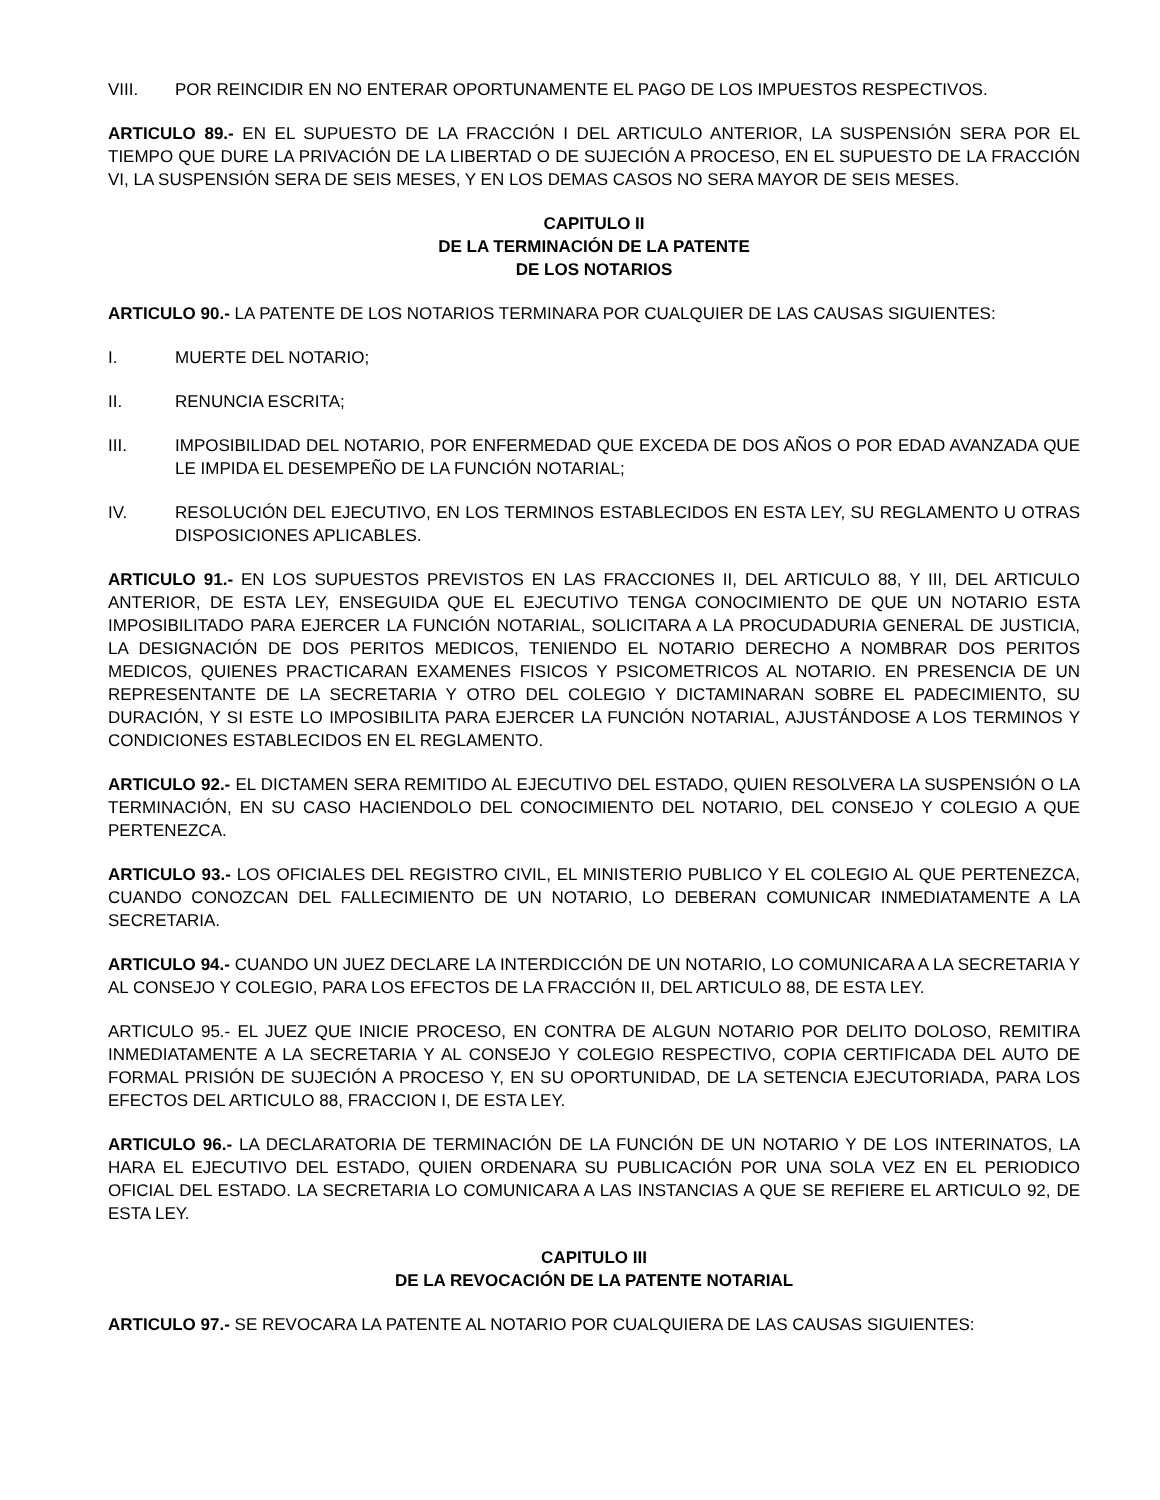VIII. POR REINCIDIR EN NO ENTERAR OPORTUNAMENTE EL PAGO DE LOS IMPUESTOS RESPECTIVOS.
ARTICULO 89.- EN EL SUPUESTO DE LA FRACCIÓN I DEL ARTICULO ANTERIOR, LA SUSPENSIÓN SERA POR EL TIEMPO QUE DURE LA PRIVACIÓN DE LA LIBERTAD O DE SUJECIÓN A PROCESO, EN EL SUPUESTO DE LA FRACCIÓN VI, LA SUSPENSIÓN SERA DE SEIS MESES, Y EN LOS DEMAS CASOS NO SERA MAYOR DE SEIS MESES.
CAPITULO II
DE LA TERMINACIÓN DE LA PATENTE
DE LOS NOTARIOS
ARTICULO 90.- LA PATENTE DE LOS NOTARIOS TERMINARA POR CUALQUIER DE LAS CAUSAS SIGUIENTES:
I. MUERTE DEL NOTARIO;
II. RENUNCIA ESCRITA;
III. IMPOSIBILIDAD DEL NOTARIO, POR ENFERMEDAD QUE EXCEDA DE DOS AÑOS O POR EDAD AVANZADA QUE LE IMPIDA EL DESEMPEÑO DE LA FUNCIÓN NOTARIAL;
IV. RESOLUCIÓN DEL EJECUTIVO, EN LOS TERMINOS ESTABLECIDOS EN ESTA LEY, SU REGLAMENTO U OTRAS DISPOSICIONES APLICABLES.
ARTICULO 91.- EN LOS SUPUESTOS PREVISTOS EN LAS FRACCIONES II, DEL ARTICULO 88, Y III, DEL ARTICULO ANTERIOR, DE ESTA LEY, ENSEGUIDA QUE EL EJECUTIVO TENGA CONOCIMIENTO DE QUE UN NOTARIO ESTA IMPOSIBILITADO PARA EJERCER LA FUNCIÓN NOTARIAL, SOLICITARA A LA PROCUDADURIA GENERAL DE JUSTICIA, LA DESIGNACIÓN DE DOS PERITOS MEDICOS, TENIENDO EL NOTARIO DERECHO A NOMBRAR DOS PERITOS MEDICOS, QUIENES PRACTICARAN EXAMENES FISICOS Y PSICOMETRICOS AL NOTARIO. EN PRESENCIA DE UN REPRESENTANTE DE LA SECRETARIA Y OTRO DEL COLEGIO Y DICTAMINARAN SOBRE EL PADECIMIENTO, SU DURACIÓN, Y SI ESTE LO IMPOSIBILITA PARA EJERCER LA FUNCIÓN NOTARIAL, AJUSTÁNDOSE A LOS TERMINOS Y CONDICIONES ESTABLECIDOS EN EL REGLAMENTO.
ARTICULO 92.- EL DICTAMEN SERA REMITIDO AL EJECUTIVO DEL ESTADO, QUIEN RESOLVERA LA SUSPENSIÓN O LA TERMINACIÓN, EN SU CASO HACIENDOLO DEL CONOCIMIENTO DEL NOTARIO, DEL CONSEJO Y COLEGIO A QUE PERTENEZCA.
ARTICULO 93.- LOS OFICIALES DEL REGISTRO CIVIL, EL MINISTERIO PUBLICO Y EL COLEGIO AL QUE PERTENEZCA, CUANDO CONOZCAN DEL FALLECIMIENTO DE UN NOTARIO, LO DEBERAN COMUNICAR INMEDIATAMENTE A LA SECRETARIA.
ARTICULO 94.- CUANDO UN JUEZ DECLARE LA INTERDICCIÓN DE UN NOTARIO, LO COMUNICARA A LA SECRETARIA Y AL CONSEJO Y COLEGIO, PARA LOS EFECTOS DE LA FRACCIÓN II, DEL ARTICULO 88, DE ESTA LEY.
ARTICULO 95.- EL JUEZ QUE INICIE PROCESO, EN CONTRA DE ALGUN NOTARIO POR DELITO DOLOSO, REMITIRA INMEDIATAMENTE A LA SECRETARIA Y AL CONSEJO Y COLEGIO RESPECTIVO, COPIA CERTIFICADA DEL AUTO DE FORMAL PRISIÓN DE SUJECIÓN A PROCESO Y, EN SU OPORTUNIDAD, DE LA SETENCIA EJECUTORIADA, PARA LOS EFECTOS DEL ARTICULO 88, FRACCION I, DE ESTA LEY.
ARTICULO 96.- LA DECLARATORIA DE TERMINACIÓN DE LA FUNCIÓN DE UN NOTARIO Y DE LOS INTERINATOS, LA HARA EL EJECUTIVO DEL ESTADO, QUIEN ORDENARA SU PUBLICACIÓN POR UNA SOLA VEZ EN EL PERIODICO OFICIAL DEL ESTADO. LA SECRETARIA LO COMUNICARA A LAS INSTANCIAS A QUE SE REFIERE EL ARTICULO 92, DE ESTA LEY.
CAPITULO III
DE LA REVOCACIÓN DE LA PATENTE NOTARIAL
ARTICULO 97.- SE REVOCARA LA PATENTE AL NOTARIO POR CUALQUIERA DE LAS CAUSAS SIGUIENTES: